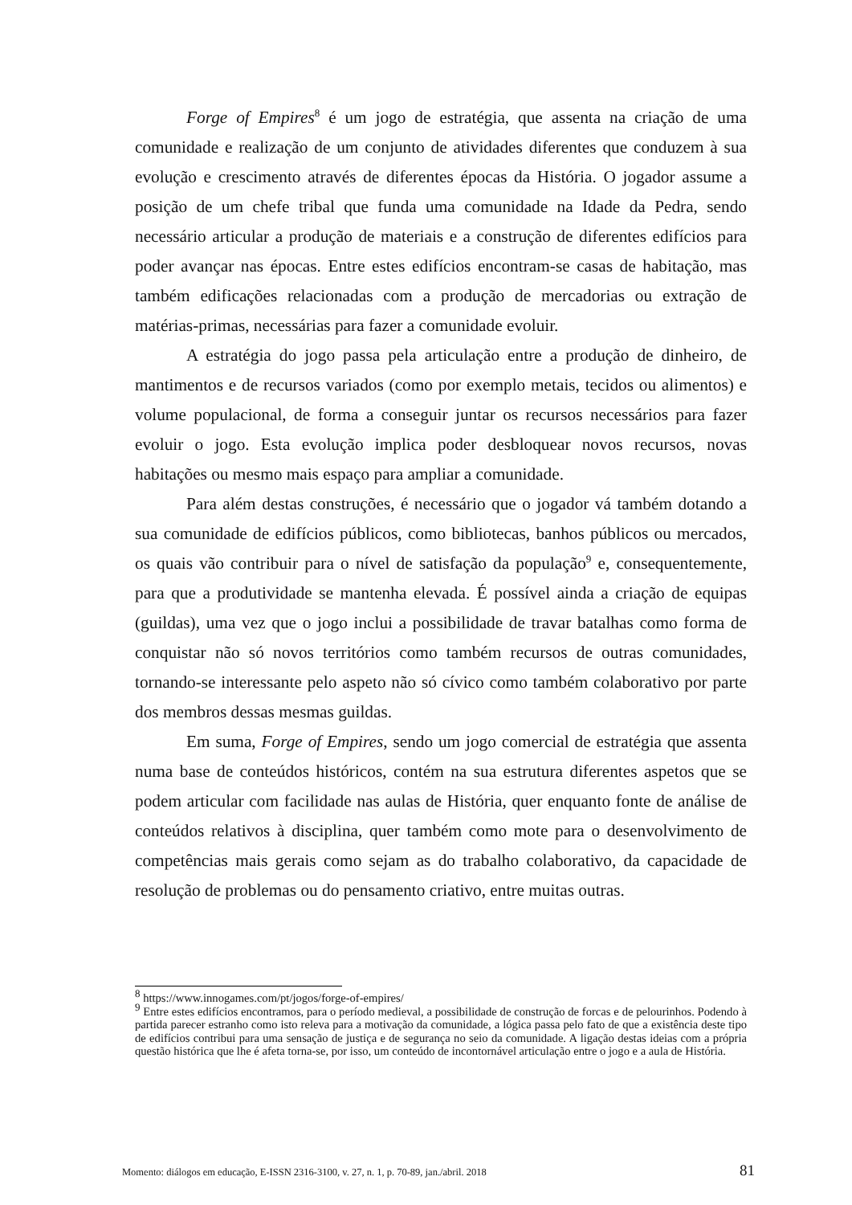Forge of Empires<sup>8</sup> é um jogo de estratégia, que assenta na criação de uma comunidade e realização de um conjunto de atividades diferentes que conduzem à sua evolução e crescimento através de diferentes épocas da História. O jogador assume a posição de um chefe tribal que funda uma comunidade na Idade da Pedra, sendo necessário articular a produção de materiais e a construção de diferentes edifícios para poder avançar nas épocas. Entre estes edifícios encontram-se casas de habitação, mas também edificações relacionadas com a produção de mercadorias ou extração de matérias-primas, necessárias para fazer a comunidade evoluir.
A estratégia do jogo passa pela articulação entre a produção de dinheiro, de mantimentos e de recursos variados (como por exemplo metais, tecidos ou alimentos) e volume populacional, de forma a conseguir juntar os recursos necessários para fazer evoluir o jogo. Esta evolução implica poder desbloquear novos recursos, novas habitações ou mesmo mais espaço para ampliar a comunidade.
Para além destas construções, é necessário que o jogador vá também dotando a sua comunidade de edifícios públicos, como bibliotecas, banhos públicos ou mercados, os quais vão contribuir para o nível de satisfação da população<sup>9</sup> e, consequentemente, para que a produtividade se mantenha elevada. É possível ainda a criação de equipas (guildas), uma vez que o jogo inclui a possibilidade de travar batalhas como forma de conquistar não só novos territórios como também recursos de outras comunidades, tornando-se interessante pelo aspeto não só cívico como também colaborativo por parte dos membros dessas mesmas guildas.
Em suma, Forge of Empires, sendo um jogo comercial de estratégia que assenta numa base de conteúdos históricos, contém na sua estrutura diferentes aspetos que se podem articular com facilidade nas aulas de História, quer enquanto fonte de análise de conteúdos relativos à disciplina, quer também como mote para o desenvolvimento de competências mais gerais como sejam as do trabalho colaborativo, da capacidade de resolução de problemas ou do pensamento criativo, entre muitas outras.
<sup>8</sup> https://www.innogames.com/pt/jogos/forge-of-empires/
<sup>9</sup> Entre estes edifícios encontramos, para o período medieval, a possibilidade de construção de forcas e de pelourinhos. Podendo à partida parecer estranho como isto releva para a motivação da comunidade, a lógica passa pelo fato de que a existência deste tipo de edifícios contribui para uma sensação de justiça e de segurança no seio da comunidade. A ligação destas ideias com a própria questão histórica que lhe é afeta torna-se, por isso, um conteúdo de incontornável articulação entre o jogo e a aula de História.
Momento: diálogos em educação, E-ISSN 2316-3100, v. 27, n. 1, p. 70-89, jan./abril. 2018 81